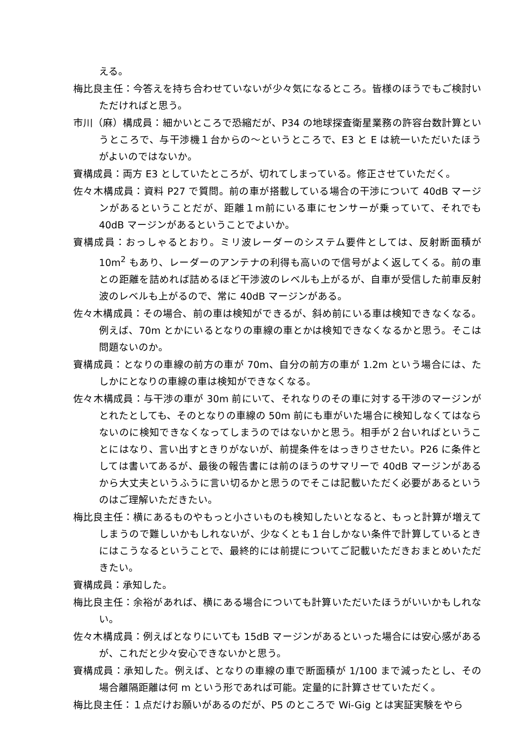える。
梅比良主任：今答えを持ち合わせていないが少々気になるところ。皆様のほうでもご検討いただければと思う。
市川（麻）構成員：細かいところで恐縮だが、P34 の地球探査衛星業務の許容台数計算というところで、与干渉機１台からの～というところで、E3 と E は統一いただいたほうがよいのではないか。
賨構成員：両方 E3 としていたところが、切れてしまっている。修正させていただく。
佐々木構成員：資料 P27 で質問。前の車が搭載している場合の干渉について 40dB マージンがあるということだが、距離１m前にいる車にセンサーが乗っていて、それでも 40dB マージンがあるということでよいか。
賨構成員：おっしゃるとおり。ミリ波レーダーのシステム要件としては、反射断面積が 10m<sup>2</sup> もあり、レーダーのアンテナの利得も高いので信号がよく返してくる。前の車との距離を詰めれば詰めるほど干渉波のレベルも上がるが、自車が受信した前車反射波のレベルも上がるので、常に 40dB マージンがある。
佐々木構成員：その場合、前の車は検知ができるが、斜め前にいる車は検知できなくなる。例えば、70m とかにいるとなりの車線の車とかは検知できなくなるかと思う。そこは問題ないのか。
賨構成員：となりの車線の前方の車が 70m、自分の前方の車が 1.2m という場合には、たしかにとなりの車線の車は検知ができなくなる。
佐々木構成員：与干渉の車が 30m 前にいて、それなりのその車に対する干渉のマージンがとれたとしても、そのとなりの車線の 50m 前にも車がいた場合に検知しなくてはならないのに検知できなくなってしまうのではないかと思う。相手が２台いればということにはなり、言い出すときりがないが、前提条件をはっきりさせたい。P26 に条件としては書いてあるが、最後の報告書には前のほうのサマリーで 40dB マージンがあるから大丈夫というふうに言い切るかと思うのでそこは記載いただく必要があるというのはご理解いただきたい。
梅比良主任：横にあるものやもっと小さいものも検知したいとなると、もっと計算が増えてしまうので難しいかもしれないが、少なくとも１台しかない条件で計算しているときにはこうなるということで、最終的には前提についてご記載いただきおまとめいただきたい。
賨構成員：承知した。
梅比良主任：余裕があれば、横にある場合についても計算いただいたほうがいいかもしれない。
佐々木構成員：例えばとなりにいても 15dB マージンがあるといった場合には安心感があるが、これだと少々安心できないかと思う。
賨構成員：承知した。例えば、となりの車線の車で断面積が 1/100 まで減ったとし、その場合離隔距離は何 m という形であれば可能。定量的に計算させていただく。
梅比良主任：１点だけお願いがあるのだが、P5 のところで Wi-Gig とは実証実験をやら